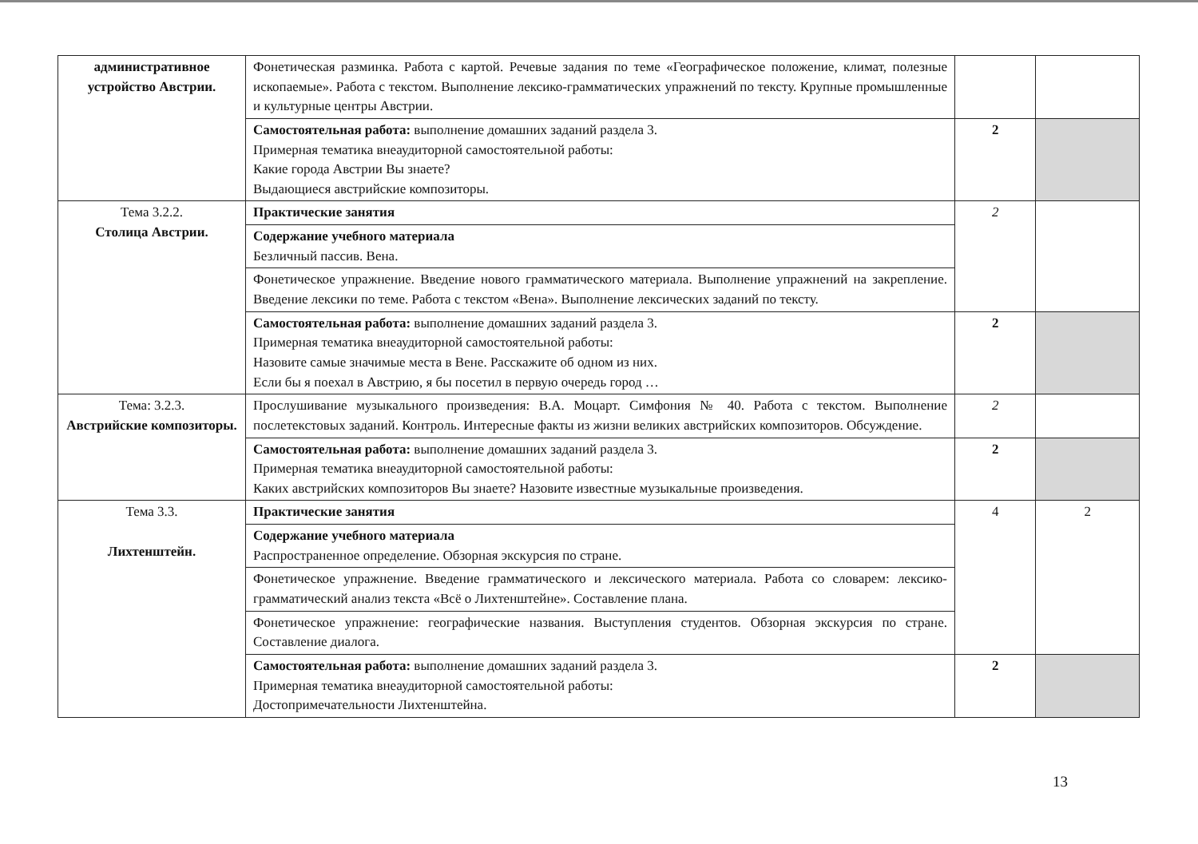| административное устройство Австрии. | Фонетическая разминка. Работа с картой. Речевые задания по теме «Географическое положение, климат, полезные ископаемые». Работа с текстом. Выполнение лексико-грамматических упражнений по тексту. Крупные промышленные и культурные центры Австрии. | | |
| | Самостоятельная работа: выполнение домашних заданий раздела 3. Примерная тематика внеаудиторной самостоятельной работы: Какие города Австрии Вы знаете? Выдающиеся австрийские композиторы. | 2 | |
| Тема 3.2.2. Столица Австрии. | Практические занятия | 2 | |
| | Содержание учебного материала Безличный пассив. Вена. | | |
| | Фонетическое упражнение. Введение нового грамматического материала. Выполнение упражнений на закрепление. Введение лексики по теме. Работа с текстом «Вена». Выполнение лексических заданий по тексту. | | |
| | Самостоятельная работа: выполнение домашних заданий раздела 3. Примерная тематика внеаудиторной самостоятельной работы: Назовите самые значимые места в Вене. Расскажите об одном из них. Если бы я поехал в Австрию, я бы посетил в первую очередь город … | 2 | |
| Тема: 3.2.3. Австрийские композиторы. | Прослушивание музыкального произведения: В.А. Моцарт. Симфония № 40. Работа с текстом. Выполнение послетекстовых заданий. Контроль. Интересные факты из жизни великих австрийских композиторов. Обсуждение. | 2 | |
| | Самостоятельная работа: выполнение домашних заданий раздела 3. Примерная тематика внеаудиторной самостоятельной работы: Каких австрийских композиторов Вы знаете? Назовите известные музыкальные произведения. | 2 | |
| Тема 3.3. Лихтенштейн. | Практические занятия | 4 | 2 |
| | Содержание учебного материала Распространенное определение. Обзорная экскурсия по стране. | | |
| | Фонетическое упражнение. Введение грамматического и лексического материала. Работа со словарем: лексико-грамматический анализ текста «Всё о Лихтенштейне». Составление плана. | | |
| | Фонетическое упражнение: географические названия. Выступления студентов. Обзорная экскурсия по стране. Составление диалога. | | |
| | Самостоятельная работа: выполнение домашних заданий раздела 3. Примерная тематика внеаудиторной самостоятельной работы: Достопримечательности Лихтенштейна. | 2 | |
13